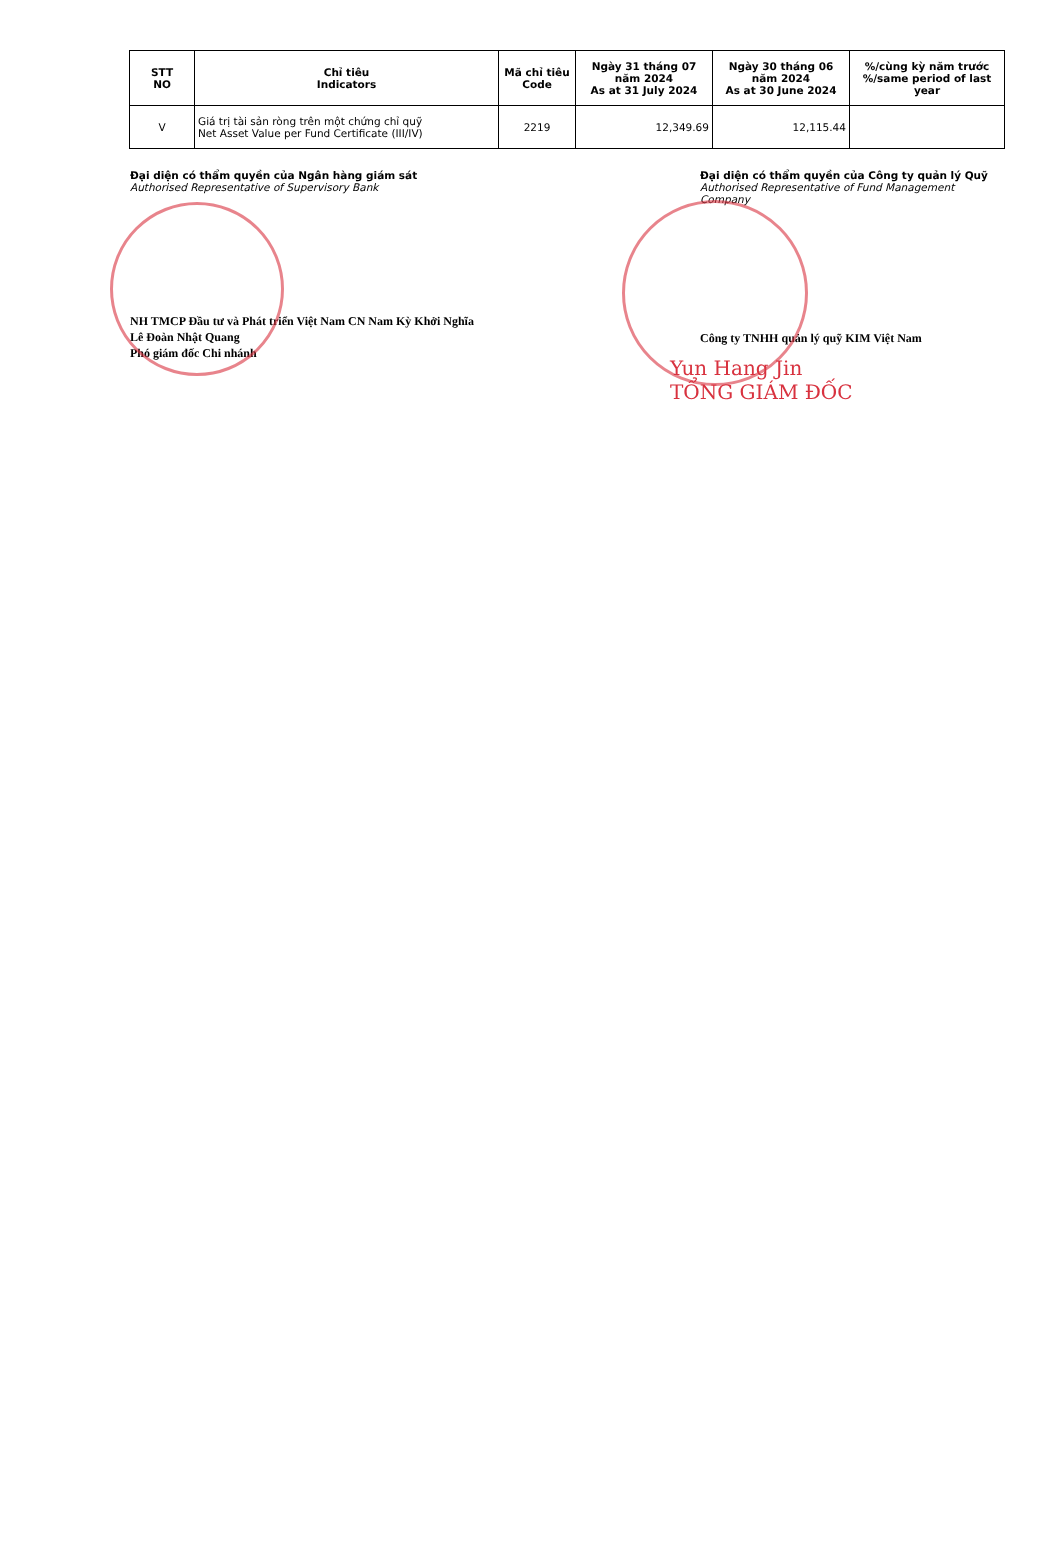| STT NO | Chỉ tiêu Indicators | Mã chỉ tiêu Code | Ngày 31 tháng 07 năm 2024 As at 31 July 2024 | Ngày 30 tháng 06 năm 2024 As at 30 June 2024 | %/cùng kỳ năm trước %/same period of last year |
| --- | --- | --- | --- | --- | --- |
| V | Giá trị tài sản ròng trên một chứng chỉ quỹ Net Asset Value per Fund Certificate (III/IV) | 2219 | 12,349.69 | 12,115.44 | |
Đại diện có thẩm quyền của Ngân hàng giám sát
Authorised Representative of Supervisory Bank
NH TMCP Đầu tư và Phát triển Việt Nam CN Nam Kỳ Khởi Nghĩa
Lê Đoàn Nhật Quang
Phó giám đốc Chi nhánh
Đại diện có thẩm quyền của Công ty quản lý Quỹ
Authorised Representative of Fund Management Company
Công ty TNHH quản lý quỹ KIM Việt Nam
Yun Hang Jin
TỔNG GIÁM ĐỐC